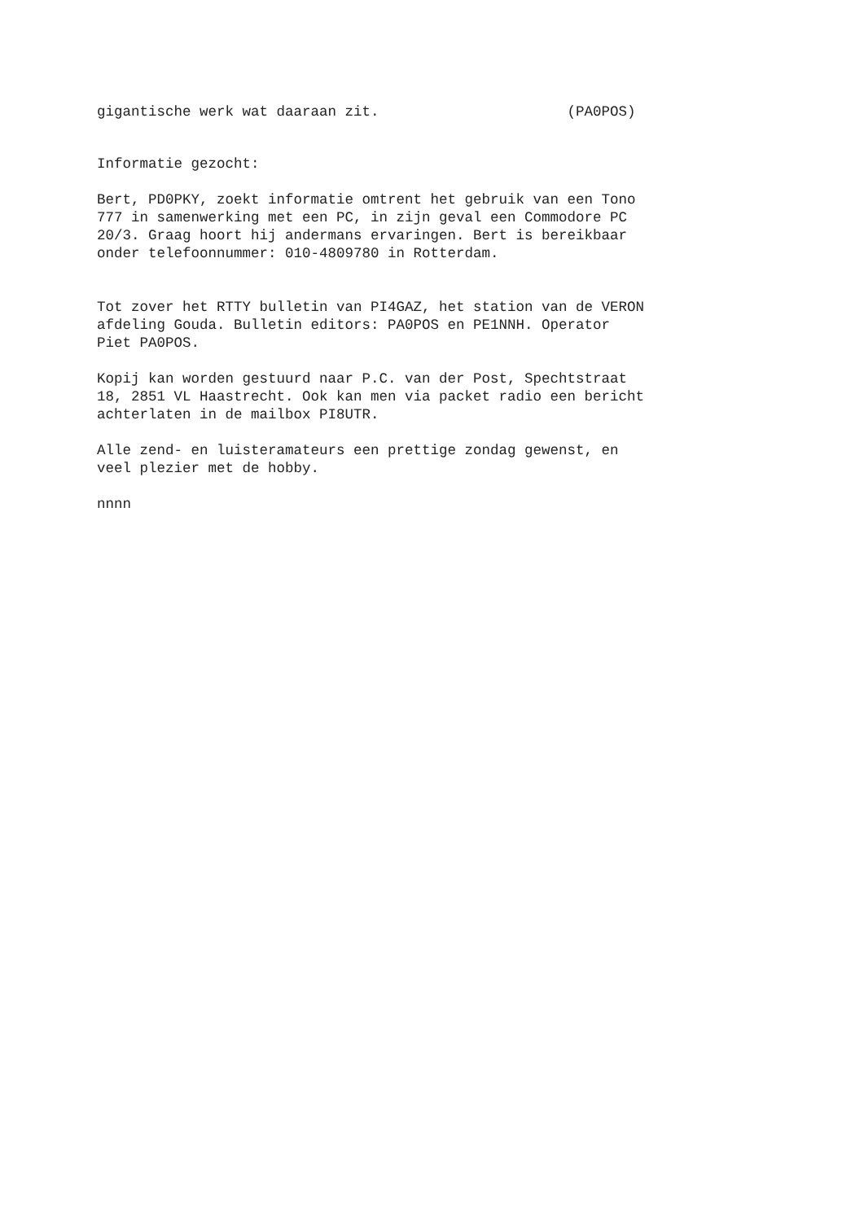gigantische werk wat daaraan zit. (PA0POS)
Informatie gezocht:
Bert, PD0PKY, zoekt informatie omtrent het gebruik van een Tono 777 in samenwerking met een PC, in zijn geval een Commodore PC 20/3. Graag hoort hij andermans ervaringen. Bert is bereikbaar onder telefoonnummer: 010-4809780 in Rotterdam.
Tot zover het RTTY bulletin van PI4GAZ, het station van de VERON afdeling Gouda. Bulletin editors: PA0POS en PE1NNH. Operator Piet PA0POS.
Kopij kan worden gestuurd naar P.C. van der Post, Spechtstraat 18, 2851 VL Haastrecht. Ook kan men via packet radio een bericht achterlaten in de mailbox PI8UTR.
Alle zend- en luisteramateurs een prettige zondag gewenst, en veel plezier met de hobby.
nnnn